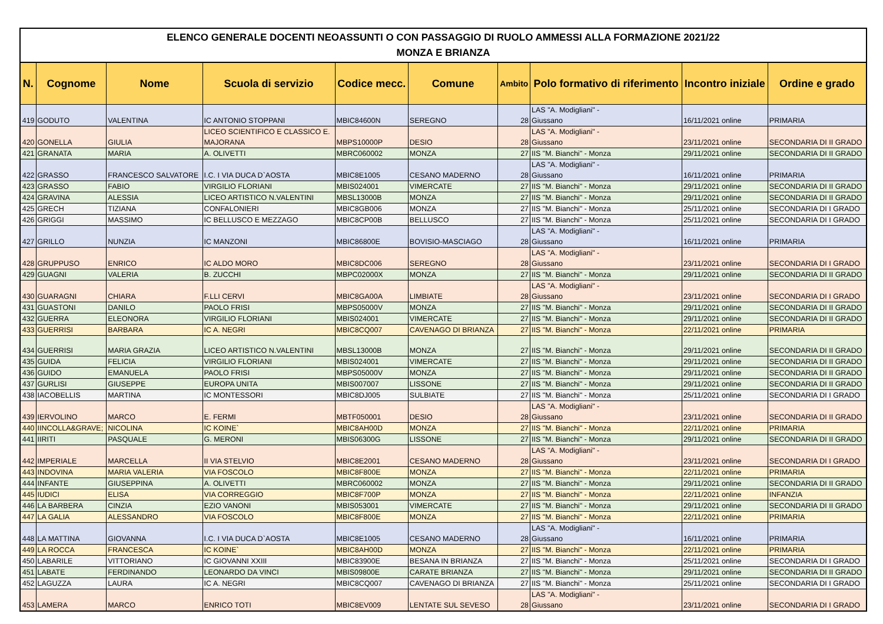ELENCO GENERALE DOCENTI NEOASSUNTI O CON PASSAGGIO DI RUOLO AMMESSI ALLA FORMAZIONE 2021/22
MONZA E BRIANZA
| N. | Cognome | Nome | Scuola di servizio | Codice mecc. | Comune | Ambito | Polo formativo di riferimento | Incontro iniziale | Ordine e grado |
| --- | --- | --- | --- | --- | --- | --- | --- | --- | --- |
| 419 | GODUTO | VALENTINA | IC ANTONIO STOPPANI | MBIC84600N | SEREGNO | 28 | LAS "A. Modigliani" - Giussano | 16/11/2021 online | PRIMARIA |
| 420 | GONELLA | GIULIA | LICEO SCIENTIFICO E CLASSICO E. MAJORANA | MBPS10000P | DESIO | 28 | LAS "A. Modigliani" - Giussano | 23/11/2021 online | SECONDARIA DI II GRADO |
| 421 | GRANATA | MARIA | A. OLIVETTI | MBRC060002 | MONZA | 27 | IIS "M. Bianchi" - Monza | 29/11/2021 online | SECONDARIA DI II GRADO |
| 422 | GRASSO | FRANCESCO SALVATORE | I.C. I VIA DUCA D`AOSTA | MBIC8E1005 | CESANO MADERNO | 28 | LAS "A. Modigliani" - Giussano | 16/11/2021 online | PRIMARIA |
| 423 | GRASSO | FABIO | VIRGILIO FLORIANI | MBIS024001 | VIMERCATE | 27 | IIS "M. Bianchi" - Monza | 29/11/2021 online | SECONDARIA DI II GRADO |
| 424 | GRAVINA | ALESSIA | LICEO ARTISTICO N.VALENTINI | MBSL13000B | MONZA | 27 | IIS "M. Bianchi" - Monza | 29/11/2021 online | SECONDARIA DI II GRADO |
| 425 | GRECH | TIZIANA | CONFALONIERI | MBIC8GB006 | MONZA | 27 | IIS "M. Bianchi" - Monza | 25/11/2021 online | SECONDARIA DI I GRADO |
| 426 | GRIGGI | MASSIMO | IC BELLUSCO E MEZZAGO | MBIC8CP00B | BELLUSCO | 27 | IIS "M. Bianchi" - Monza | 25/11/2021 online | SECONDARIA DI I GRADO |
| 427 | GRILLO | NUNZIA | IC MANZONI | MBIC86800E | BOVISIO-MASCIAGO | 28 | LAS "A. Modigliani" - Giussano | 16/11/2021 online | PRIMARIA |
| 428 | GRUPPUSO | ENRICO | IC ALDO MORO | MBIC8DC006 | SEREGNO | 28 | LAS "A. Modigliani" - Giussano | 23/11/2021 online | SECONDARIA DI I GRADO |
| 429 | GUAGNI | VALERIA | B. ZUCCHI | MBPC02000X | MONZA | 27 | IIS "M. Bianchi" - Monza | 29/11/2021 online | SECONDARIA DI II GRADO |
| 430 | GUARAGNI | CHIARA | F.LLI CERVI | MBIC8GA00A | LIMBIATE | 28 | LAS "A. Modigliani" - Giussano | 23/11/2021 online | SECONDARIA DI I GRADO |
| 431 | GUASTONI | DANILO | PAOLO FRISI | MBPS05000V | MONZA | 27 | IIS "M. Bianchi" - Monza | 29/11/2021 online | SECONDARIA DI II GRADO |
| 432 | GUERRA | ELEONORA | VIRGILIO FLORIANI | MBIS024001 | VIMERCATE | 27 | IIS "M. Bianchi" - Monza | 29/11/2021 online | SECONDARIA DI II GRADO |
| 433 | GUERRISI | BARBARA | IC A. NEGRI | MBIC8CQ007 | CAVENAGO DI BRIANZA | 27 | IIS "M. Bianchi" - Monza | 22/11/2021 online | PRIMARIA |
| 434 | GUERRISI | MARIA GRAZIA | LICEO ARTISTICO N.VALENTINI | MBSL13000B | MONZA | 27 | IIS "M. Bianchi" - Monza | 29/11/2021 online | SECONDARIA DI II GRADO |
| 435 | GUIDA | FELICIA | VIRGILIO FLORIANI | MBIS024001 | VIMERCATE | 27 | IIS "M. Bianchi" - Monza | 29/11/2021 online | SECONDARIA DI II GRADO |
| 436 | GUIDO | EMANUELA | PAOLO FRISI | MBPS05000V | MONZA | 27 | IIS "M. Bianchi" - Monza | 29/11/2021 online | SECONDARIA DI II GRADO |
| 437 | GURLISI | GIUSEPPE | EUROPA UNITA | MBIS007007 | LISSONE | 27 | IIS "M. Bianchi" - Monza | 29/11/2021 online | SECONDARIA DI II GRADO |
| 438 | IACOBELLIS | MARTINA | IC MONTESSORI | MBIC8DJ005 | SULBIATE | 27 | IIS "M. Bianchi" - Monza | 25/11/2021 online | SECONDARIA DI I GRADO |
| 439 | IERVOLINO | MARCO | E. FERMI | MBTF050001 | DESIO | 28 | LAS "A. Modigliani" - Giussano | 23/11/2021 online | SECONDARIA DI II GRADO |
| 440 | IINCOLLA&GRAVE; | NICOLINA | IC KOINE` | MBIC8AH00D | MONZA | 27 | IIS "M. Bianchi" - Monza | 22/11/2021 online | PRIMARIA |
| 441 | IIRITI | PASQUALE | G. MERONI | MBIS06300G | LISSONE | 27 | IIS "M. Bianchi" - Monza | 29/11/2021 online | SECONDARIA DI II GRADO |
| 442 | IMPERIALE | MARCELLA | II VIA STELVIO | MBIC8E2001 | CESANO MADERNO | 28 | LAS "A. Modigliani" - Giussano | 23/11/2021 online | SECONDARIA DI I GRADO |
| 443 | INDOVINA | MARIA VALERIA | VIA FOSCOLO | MBIC8F800E | MONZA | 27 | IIS "M. Bianchi" - Monza | 22/11/2021 online | PRIMARIA |
| 444 | INFANTE | GIUSEPPINA | A. OLIVETTI | MBRC060002 | MONZA | 27 | IIS "M. Bianchi" - Monza | 29/11/2021 online | SECONDARIA DI II GRADO |
| 445 | IUDICI | ELISA | VIA CORREGGIO | MBIC8F700P | MONZA | 27 | IIS "M. Bianchi" - Monza | 22/11/2021 online | INFANZIA |
| 446 | LA BARBERA | CINZIA | EZIO VANONI | MBIS053001 | VIMERCATE | 27 | IIS "M. Bianchi" - Monza | 29/11/2021 online | SECONDARIA DI II GRADO |
| 447 | LA GALIA | ALESSANDRO | VIA FOSCOLO | MBIC8F800E | MONZA | 27 | IIS "M. Bianchi" - Monza | 22/11/2021 online | PRIMARIA |
| 448 | LA MATTINA | GIOVANNA | I.C. I VIA DUCA D`AOSTA | MBIC8E1005 | CESANO MADERNO | 28 | LAS "A. Modigliani" - Giussano | 16/11/2021 online | PRIMARIA |
| 449 | LA ROCCA | FRANCESCA | IC KOINE` | MBIC8AH00D | MONZA | 27 | IIS "M. Bianchi" - Monza | 22/11/2021 online | PRIMARIA |
| 450 | LABARILE | VITTORIANO | IC GIOVANNI XXIII | MBIC83900E | BESANA IN BRIANZA | 27 | IIS "M. Bianchi" - Monza | 25/11/2021 online | SECONDARIA DI I GRADO |
| 451 | LABATE | FERDINANDO | LEONARDO DA VINCI | MBIS09800E | CARATE BRIANZA | 27 | IIS "M. Bianchi" - Monza | 29/11/2021 online | SECONDARIA DI II GRADO |
| 452 | LAGUZZA | LAURA | IC A. NEGRI | MBIC8CQ007 | CAVENAGO DI BRIANZA | 27 | IIS "M. Bianchi" - Monza | 25/11/2021 online | SECONDARIA DI I GRADO |
| 453 | LAMERA | MARCO | ENRICO TOTI | MBIC8EV009 | LENTATE SUL SEVESO | 28 | LAS "A. Modigliani" - Giussano | 23/11/2021 online | SECONDARIA DI I GRADO |